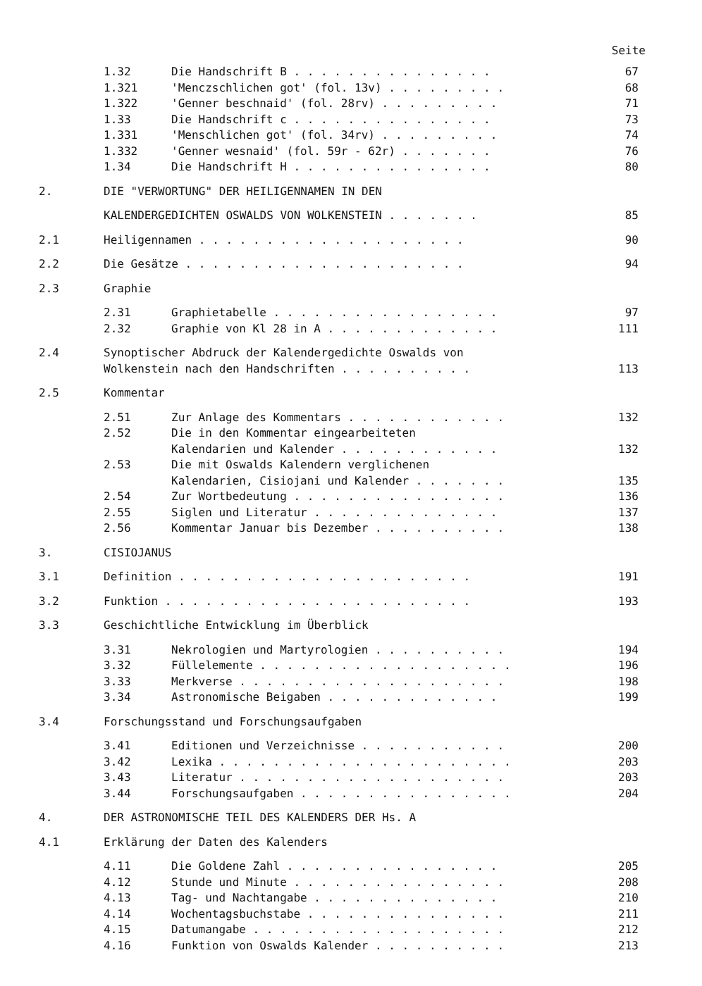Seite
1.32 Die Handschrift B . . . . . . . . . . . . . . . 67
1.321 'Menczschlichen got' (fol. 13v) . . . . . . . . . 68
1.322 'Genner beschnaid' (fol. 28rv) . . . . . . . . . 71
1.33 Die Handschrift c . . . . . . . . . . . . . . . 73
1.331 'Menschlichen got' (fol. 34rv) . . . . . . . . . 74
1.332 'Genner wesnaid' (fol. 59r - 62r) . . . . . . . 76
1.34 Die Handschrift H . . . . . . . . . . . . . . . 80
2. DIE "VERWORTUNG" DER HEILIGENNAMEN IN DEN
KALENDERGEDICHTEN OSWALDS VON WOLKENSTEIN . . . . . . . 85
2.1 Heiligennamen . . . . . . . . . . . . . . . . . . . . 90
2.2 Die Gesätze . . . . . . . . . . . . . . . . . . . . . 94
2.3 Graphie
2.31 Graphietabelle . . . . . . . . . . . . . . . . . 97
2.32 Graphie von Kl 28 in A . . . . . . . . . . . . . 111
2.4 Synoptischer Abdruck der Kalendergedichte Oswalds von Wolkenstein nach den Handschriften . . . . . . . . . .
113
2.5 Kommentar
2.51 Zur Anlage des Kommentars . . . . . . . . . . . . 132
2.52 Die in den Kommentar eingearbeiteten Kalendarien und Kalender . . . . . . . . . . . .
132
2.53 Die mit Oswalds Kalendern verglichenen Kalendarien, Cisiojani und Kalender . . . . . . .
135
2.54 Zur Wortbedeutung . . . . . . . . . . . . . . . . 136
2.55 Siglen und Literatur . . . . . . . . . . . . . . 137
2.56 Kommentar Januar bis Dezember . . . . . . . . . . 138
3. CISIOJANUS
3.1 Definition . . . . . . . . . . . . . . . . . . . . . . 191
3.2 Funktion . . . . . . . . . . . . . . . . . . . . . . . 193
3.3 Geschichtliche Entwicklung im Überblick
3.31 Nekrologien und Martyrologien . . . . . . . . . . 194
3.32 Füllelemente . . . . . . . . . . . . . . . . . . . 196
3.33 Merkverse . . . . . . . . . . . . . . . . . . . . 198
3.34 Astronomische Beigaben . . . . . . . . . . . . . 199
3.4 Forschungsstand und Forschungsaufgaben
3.41 Editionen und Verzeichnisse . . . . . . . . . . . 200
3.42 Lexika . . . . . . . . . . . . . . . . . . . . . . 203
3.43 Literatur . . . . . . . . . . . . . . . . . . . . 203
3.44 Forschungsaufgaben . . . . . . . . . . . . . . . . 204
4. DER ASTRONOMISCHE TEIL DES KALENDERS DER Hs. A
4.1 Erklärung der Daten des Kalenders
4.11 Die Goldene Zahl . . . . . . . . . . . . . . . . 205
4.12 Stunde und Minute . . . . . . . . . . . . . . . . 208
4.13 Tag- und Nachtangabe . . . . . . . . . . . . . . 210
4.14 Wochentagsbuchstabe . . . . . . . . . . . . . . . 211
4.15 Datumangabe . . . . . . . . . . . . . . . . . . . 212
4.16 Funktion von Oswalds Kalender . . . . . . . . . . 213